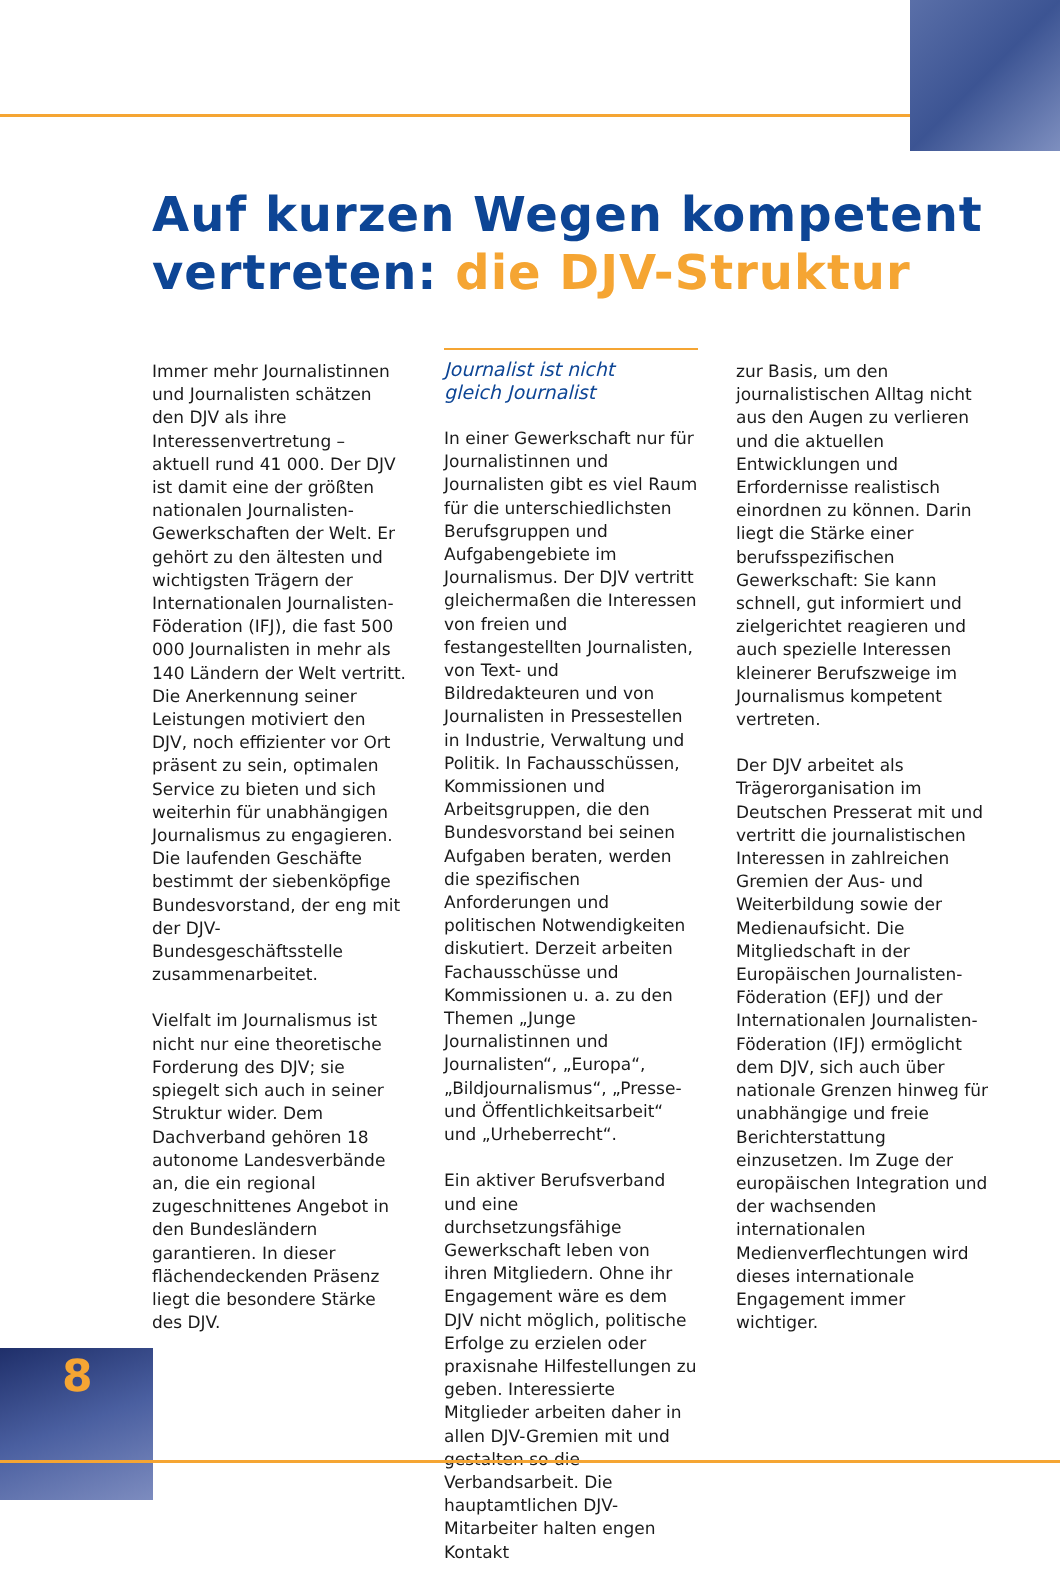Auf kurzen Wegen kompetent
vertreten: die DJV-Struktur
Immer mehr Journalistinnen und Journalisten schätzen den DJV als ihre Interessenvertretung – aktuell rund 41 000. Der DJV ist damit eine der größten nationalen Journalisten-Gewerkschaften der Welt. Er gehört zu den ältesten und wichtigsten Trägern der Internationalen Journalisten-Föderation (IFJ), die fast 500 000 Journalisten in mehr als 140 Ländern der Welt vertritt. Die Anerkennung seiner Leistungen motiviert den DJV, noch effizienter vor Ort präsent zu sein, optimalen Service zu bieten und sich weiterhin für unabhängigen Journalismus zu engagieren. Die laufenden Geschäfte bestimmt der siebenköpfige Bundesvorstand, der eng mit der DJV-Bundesgeschäftsstelle zusammenarbeitet.
Vielfalt im Journalismus ist nicht nur eine theoretische Forderung des DJV; sie spiegelt sich auch in seiner Struktur wider. Dem Dachverband gehören 18 autonome Landesverbände an, die ein regional zugeschnittenes Angebot in den Bundesländern garantieren. In dieser flächendeckenden Präsenz liegt die besondere Stärke des DJV.
Journalist ist nicht
gleich Journalist
In einer Gewerkschaft nur für Journalistinnen und Journalisten gibt es viel Raum für die unterschiedlichsten Berufsgruppen und Aufgabengebiete im Journalismus. Der DJV vertritt gleichermaßen die Interessen von freien und festangestellten Journalisten, von Text- und Bildredakteuren und von Journalisten in Pressestellen in Industrie, Verwaltung und Politik. In Fachausschüssen, Kommissionen und Arbeitsgruppen, die den Bundesvorstand bei seinen Aufgaben beraten, werden die spezifischen Anforderungen und politischen Notwendigkeiten diskutiert. Derzeit arbeiten Fachausschüsse und Kommissionen u. a. zu den Themen „Junge Journalistinnen und Journalisten“, „Europa“, „Bildjournalismus“, „Presse- und Öffentlichkeitsarbeit“ und „Urheberrecht“.
Ein aktiver Berufsverband und eine durchsetzungsfähige Gewerkschaft leben von ihren Mitgliedern. Ohne ihr Engagement wäre es dem DJV nicht möglich, politische Erfolge zu erzielen oder praxisnahe Hilfestellungen zu geben. Interessierte Mitglieder arbeiten daher in allen DJV-Gremien mit und gestalten so die Verbandsarbeit. Die hauptamtlichen DJV-Mitarbeiter halten engen Kontakt
zur Basis, um den journalistischen Alltag nicht aus den Augen zu verlieren und die aktuellen Entwicklungen und Erfordernisse realistisch einordnen zu können. Darin liegt die Stärke einer berufsspezifischen Gewerkschaft: Sie kann schnell, gut informiert und zielgerichtet reagieren und auch spezielle Interessen kleinerer Berufszweige im Journalismus kompetent vertreten.
Der DJV arbeitet als Trägerorganisation im Deutschen Presserat mit und vertritt die journalistischen Interessen in zahlreichen Gremien der Aus- und Weiterbildung sowie der Medienaufsicht. Die Mitgliedschaft in der Europäischen Journalisten-Föderation (EFJ) und der Internationalen Journalisten-Föderation (IFJ) ermöglicht dem DJV, sich auch über nationale Grenzen hinweg für unabhängige und freie Berichterstattung einzusetzen. Im Zuge der europäischen Integration und der wachsenden internationalen Medienverflechtungen wird dieses internationale Engagement immer wichtiger.
8